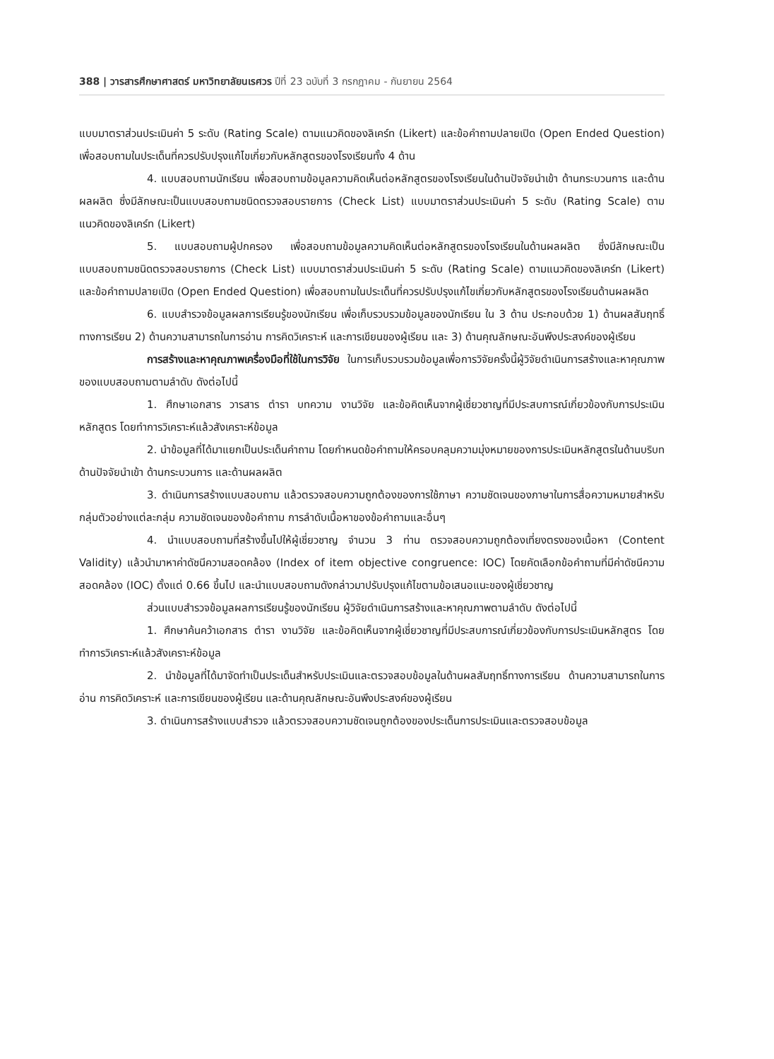388 | วารสารศึกษาศาสตร์ มหาวิทยาลัยนเรศวร ปีที่ 23 ฉบับที่ 3 กรกฎาคม - กันยายน 2564
แบบมาตราส่วนประเมินค่า 5 ระดับ (Rating Scale) ตามแนวคิดของลิเคร์ท (Likert) และข้อคำถามปลายเปิด (Open Ended Question) เพื่อสอบถามในประเด็นที่ควรปรับปรุงแก้ไขเกี่ยวกับหลักสูตรของโรงเรียนทั้ง 4 ด้าน
4. แบบสอบถามนักเรียน เพื่อสอบถามข้อมูลความคิดเห็นต่อหลักสูตรของโรงเรียนในด้านปัจจัยนำเข้า ด้านกระบวนการ และด้านผลผลิต ซึ่งมีลักษณะเป็นแบบสอบถามชนิดตรวจสอบรายการ (Check List) แบบมาตราส่วนประเมินค่า 5 ระดับ (Rating Scale) ตามแนวคิดของลิเคร์ท (Likert)
5. แบบสอบถามผู้ปกครอง เพื่อสอบถามข้อมูลความคิดเห็นต่อหลักสูตรของโรงเรียนในด้านผลผลิต ซึ่งมีลักษณะเป็นแบบสอบถามชนิดตรวจสอบรายการ (Check List) แบบมาตราส่วนประเมินค่า 5 ระดับ (Rating Scale) ตามแนวคิดของลิเคร์ท (Likert) และข้อคำถามปลายเปิด (Open Ended Question) เพื่อสอบถามในประเด็นที่ควรปรับปรุงแก้ไขเกี่ยวกับหลักสูตรของโรงเรียนด้านผลผลิต
6. แบบสำรวจข้อมูลผลการเรียนรู้ของนักเรียน เพื่อเก็บรวบรวมข้อมูลของนักเรียน ใน 3 ด้าน ประกอบด้วย 1) ด้านผลสัมฤทธิ์ทางการเรียน 2) ด้านความสามารถในการอ่าน การคิดวิเคราะห์ และการเขียนของผู้เรียน และ 3) ด้านคุณลักษณะอันพึงประสงค์ของผู้เรียน
การสร้างและหาคุณภาพเครื่องมือที่ใช้ในการวิจัย ในการเก็บรวบรวมข้อมูลเพื่อการวิจัยครั้งนี้ผู้วิจัยดำเนินการสร้างและหาคุณภาพของแบบสอบถามตามลำดับ ดังต่อไปนี้
1. ศึกษาเอกสาร วารสาร ตำรา บทความ งานวิจัย และข้อคิดเห็นจากผู้เชี่ยวชาญที่มีประสบการณ์เกี่ยวข้องกับการประเมินหลักสูตร โดยทำการวิเคราะห์แล้วสังเคราะห์ข้อมูล
2. นำข้อมูลที่ได้มาแยกเป็นประเด็นคำถาม โดยกำหนดข้อคำถามให้ครอบคลุมความมุ่งหมายของการประเมินหลักสูตรในด้านบริบท ด้านปัจจัยนำเข้า ด้านกระบวนการ และด้านผลผลิต
3. ดำเนินการสร้างแบบสอบถาม แล้วตรวจสอบความถูกต้องของการใช้ภาษา ความชัดเจนของภาษาในการสื่อความหมายสำหรับกลุ่มตัวอย่างแต่ละกลุ่ม ความชัดเจนของข้อคำถาม การลำดับเนื้อหาของข้อคำถามและอื่นๆ
4. นำแบบสอบถามที่สร้างขึ้นไปให้ผู้เชี่ยวชาญ จำนวน 3 ท่าน ตรวจสอบความถูกต้องเที่ยงตรงของเนื้อหา (Content Validity) แล้วนำมาหาค่าดัชนีความสอดคล้อง (Index of item objective congruence: IOC) โดยคัดเลือกข้อคำถามที่มีค่าดัชนีความสอดคล้อง (IOC) ตั้งแต่ 0.66 ขึ้นไป และนำแบบสอบถามดังกล่าวมาปรับปรุงแก้ไขตามข้อเสนอแนะของผู้เชี่ยวชาญ
ส่วนแบบสำรวจข้อมูลผลการเรียนรู้ของนักเรียน ผู้วิจัยดำเนินการสร้างและหาคุณภาพตามลำดับ ดังต่อไปนี้
1. ศึกษาค้นคว้าเอกสาร ตำรา งานวิจัย และข้อคิดเห็นจากผู้เชี่ยวชาญที่มีประสบการณ์เกี่ยวข้องกับการประเมินหลักสูตร โดยทำการวิเคราะห์แล้วสังเคราะห์ข้อมูล
2. นำข้อมูลที่ได้มาจัดทำเป็นประเด็นสำหรับประเมินและตรวจสอบข้อมูลในด้านผลสัมฤทธิ์ทางการเรียน ด้านความสามารถในการอ่าน การคิดวิเคราะห์ และการเขียนของผู้เรียน และด้านคุณลักษณะอันพึงประสงค์ของผู้เรียน
3. ดำเนินการสร้างแบบสำรวจ แล้วตรวจสอบความชัดเจนถูกต้องของประเด็นการประเมินและตรวจสอบข้อมูล